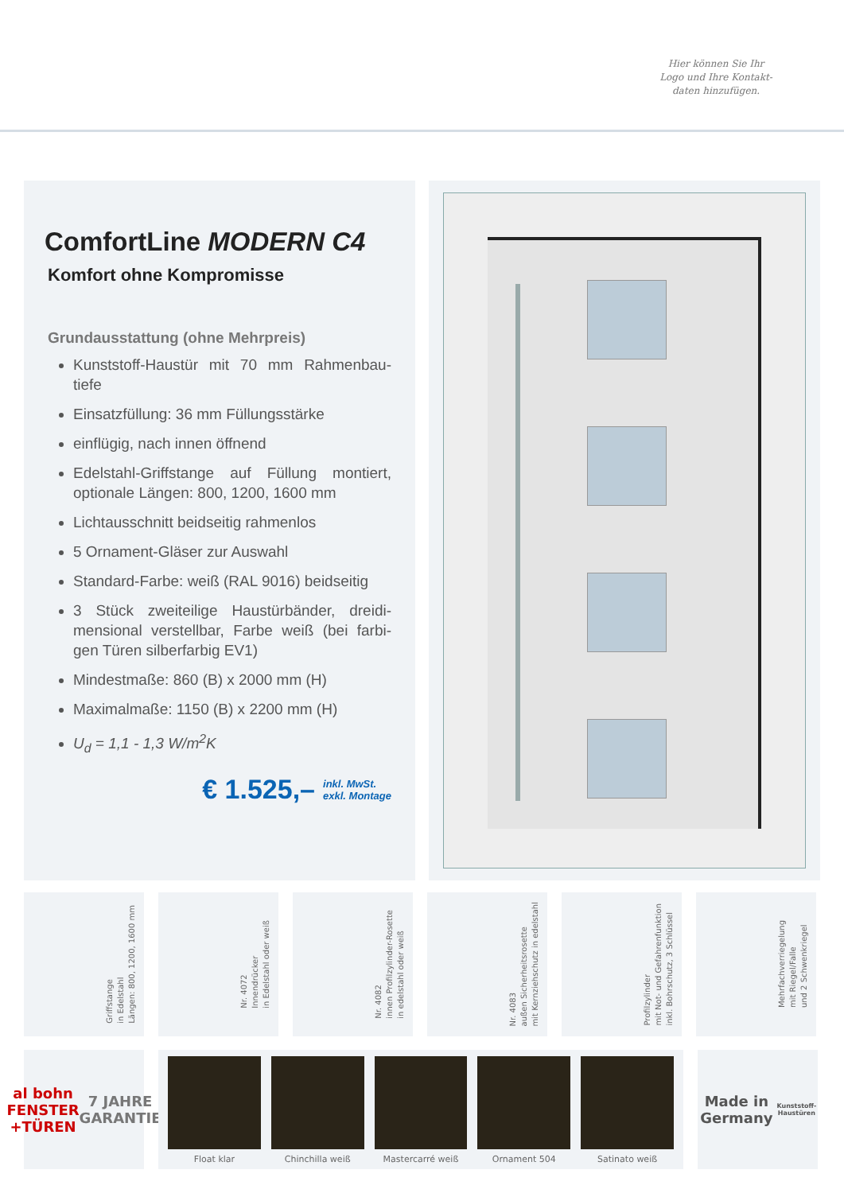Hier können Sie Ihr
Logo und Ihre Kontakt-
daten hinzufügen.
ComfortLine MODERN C4
Komfort ohne Kompromisse
Grundausstattung (ohne Mehrpreis)
Kunststoff-Haustür mit 70 mm Rahmenbau-tiefe
Einsatzfüllung: 36 mm Füllungsstärke
einflügig, nach innen öffnend
Edelstahl-Griffstange auf Füllung montiert, optionale Längen: 800, 1200, 1600 mm
Lichtausschnitt beidseitig rahmenlos
5 Ornament-Gläser zur Auswahl
Standard-Farbe: weiß (RAL 9016) beidseitig
3 Stück zweiteilige Haustürbänder, dreidi-mensional verstellbar, Farbe weiß (bei farbi-gen Türen silberfarbig EV1)
Mindestmaße: 860 (B) x 2000 mm (H)
Maximalmaße: 1150 (B) x 2200 mm (H)
U<sub>d</sub> = 1,1 - 1,3 W/m<sup>2</sup>K
€ 1.525,– inkl. MwSt.
exkl. Montage
Griffstange
in Edelstahl
Längen: 800, 1200, 1600 mm
Nr. 4072
Innendrücker
in Edelstahl oder weiß
Nr. 4082
innen Profilzylinder-Rosette
in edelstahl oder weiß
Nr. 4083
außen Sicherheitsrosette
mit Kernziehschutz in edelstahl
Profilzylinder
mit Not- und Gefahrenfunktion
inkl. Bohrschutz, 3 Schlüssel
Mehrfachverriegelung
mit Riegel/Falle
und 2 Schwenkriegel
al bohn
FENSTER +TÜREN
7 JAHRE GARANTIE
Float klar Chinchilla weiß Mastercarré weiß Ornament 504 Satinato weiß
Made in Germany
Kunststoff-Haustüren